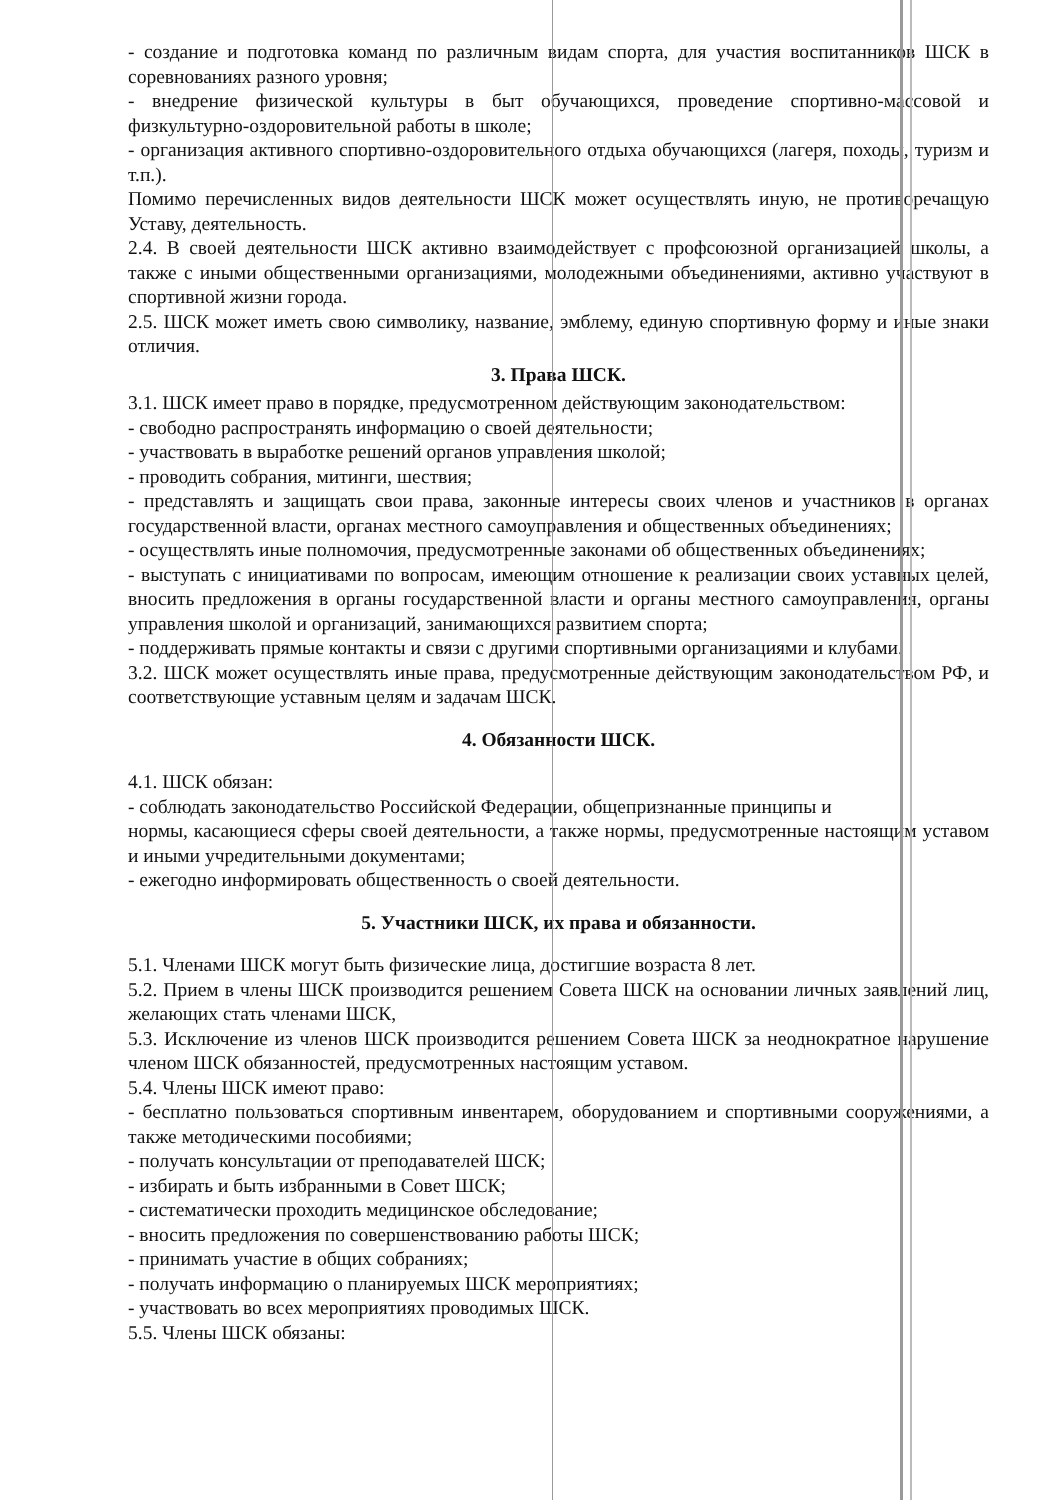- создание и подготовка команд по различным видам спорта, для участия воспитанников ШСК в соревнованиях разного уровня;
- внедрение физической культуры в быт обучающихся, проведение спортивно-массовой и физкультурно-оздоровительной работы в школе;
- организация активного спортивно-оздоровительного отдыха обучающихся (лагеря, походы, туризм и т.п.).
Помимо перечисленных видов деятельности ШСК может осуществлять иную, не противоречащую Уставу, деятельность.
2.4. В своей деятельности ШСК активно взаимодействует с профсоюзной организацией школы, а также с иными общественными организациями, молодежными объединениями, активно участвуют в спортивной жизни города.
2.5. ШСК может иметь свою символику, название, эмблему, единую спортивную форму и иные знаки отличия.
3. Права ШСК.
3.1. ШСК имеет право в порядке, предусмотренном действующим законодательством:
- свободно распространять информацию о своей деятельности;
- участвовать в выработке решений органов управления школой;
- проводить собрания, митинги, шествия;
- представлять и защищать свои права, законные интересы своих членов и участников в органах государственной власти, органах местного самоуправления и общественных объединениях;
- осуществлять иные полномочия, предусмотренные законами об общественных объединениях;
- выступать с инициативами по вопросам, имеющим отношение к реализации своих уставных целей, вносить предложения в органы государственной власти и органы местного самоуправления, органы управления школой и организаций, занимающихся развитием спорта;
- поддерживать прямые контакты и связи с другими спортивными организациями и клубами.
3.2. ШСК может осуществлять иные права, предусмотренные действующим законодательством РФ, и соответствующие уставным целям и задачам ШСК.
4. Обязанности ШСК.
4.1. ШСК обязан:
- соблюдать законодательство Российской Федерации, общепризнанные принципы и
нормы, касающиеся сферы своей деятельности, а также нормы, предусмотренные настоящим уставом и иными учредительными документами;
- ежегодно информировать общественность о своей деятельности.
5. Участники ШСК, их права и обязанности.
5.1. Членами ШСК могут быть физические лица, достигшие возраста 8 лет.
5.2. Прием в члены ШСК производится решением Совета ШСК на основании личных заявлений лиц, желающих стать членами ШСК,
5.3. Исключение из членов ШСК производится решением Совета ШСК за неоднократное нарушение членом ШСК обязанностей, предусмотренных настоящим уставом.
5.4. Члены ШСК имеют право:
- бесплатно пользоваться спортивным инвентарем, оборудованием и спортивными сооружениями, а также методическими пособиями;
- получать консультации от преподавателей ШСК;
- избирать и быть избранными в Совет ШСК;
- систематически проходить медицинское обследование;
- вносить предложения по совершенствованию работы ШСК;
- принимать участие в общих собраниях;
- получать информацию о планируемых ШСК мероприятиях;
- участвовать во всех мероприятиях проводимых ШСК.
5.5. Члены ШСК обязаны: